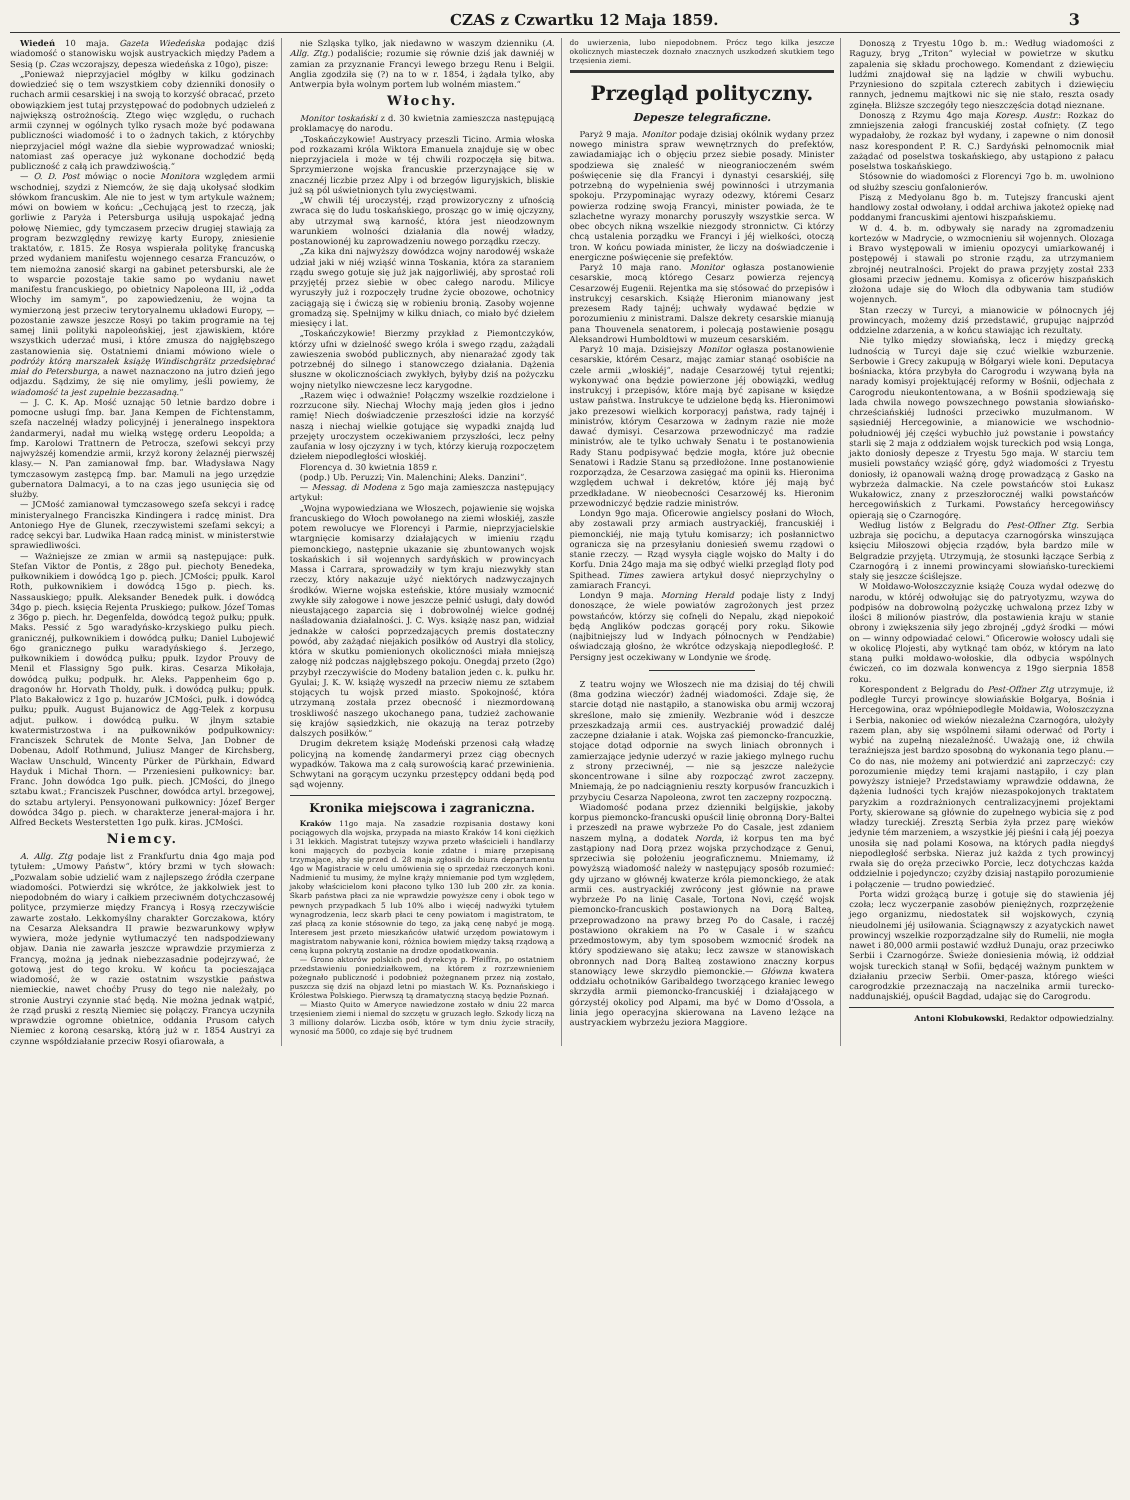CZAS z Czwartku 12 Maja 1859. 3
Wiedeń 10 maja. Gazeta Wiedeńska podając dziś wiadomość o stanowisku wojsk austryackich między Padem a Sesią (p. Czas wczorajszy, depesza wiedeńska z 10go), pisze:
„Ponieważ nieprzyjaciel mógłby w kilku godzinach dowiedzieć się o tem wszystkiem coby dzienniki donosiły o ruchach armii cesarskiej i na swoją to korzyść obracać, przeto obowiązkiem jest tutaj przystępować do podobnych udzieleń z największą ostrożnością. Ztego więc względu, o ruchach armii czynnej w ogólnych tylko rysach może być podawana publiczności wiadomość i to o żadnych takich, z którychby nieprzyjaciel mógł ważne dla siebie wyprowadzać wnioski; natomiast zaś operacye już wykonane dochodzić będą publiczność z całą ich prawdziwością.“
— O. D. Post mówiąc o nocie Monitora względem armii wschodniej, szydzi z Niemców, że się dają ukołysać słodkim słówkom francuskim. Ale nie to jest w tym artykule ważnem; mówi on bowiem w końcu: „Cechującą jest to rzeczą, jak gorliwie z Paryża i Petersburga usiłują uspokajać jedną połowę Niemiec, gdy tymczasem przeciw drugiej stawiają za program bezwzględny rewizyę karty Europy, zniesienie traktatów, r. 1815. Że Rosya wspierała politykę francuską przed wydaniem manifestu wojennego cesarza Francuzów, o tem niemożna zanosić skargi na gabinet petersburski, ale że to wsparcie pozostaje takie samo po wydaniu nawet manifestu francuskiego, po obietnicy Napoleona III, iż „odda Włochy im samym“, po zapowiedzeniu, że wojna ta wymierzoną jest przeciw terytoryalnemu układowi Europy, — pozostanie zawsze jeszcze Rosyi po takim programie na tej samej linii polityki napoleońskiej, jest zjawiskiem, które wszystkich uderzać musi, i które zmusza do najgłębszego zastanowienia się. Ostatniemi dniami mówiono wiele o podróży którą marszałek książę Windischgrätz przedsiębrać miał do Petersburga, a nawet naznaczono na jutro dzień jego odjazdu. Sądzimy, że się nie omylimy, jeśli powiemy, że wiadomość ta jest zupełnie bezzasadną.“
— J. C. K. Ap. Mość uznając 50 letnie bardzo dobre i pomocne usługi fmp. bar. Jana Kempen de Fichtenstamm, szefa naczelnéj władzy policyjnéj i jeneralnego inspektora żandarmeryi, nadał mu wielką wstęgę orderu Leopolda; a fmp. Karolowi Trattnern de Petrocza, szefowi sekcyi przy najwyższéj komendzie armii, krzyż korony żelaznéj pierwszéj klasy.— N. Pan zamianował fmp. bar. Władysława Nagy tymczasowym zastępcą fmp. bar. Mamuli na jego urzędzie gubernatora Dalmacyi, a to na czas jego usunięcia się od służby.
— JCMość zamianował tymczasowego szefa sekcyi i radcę ministeryalnego Franciszka Kindingera i radcę minist. Dra Antoniego Hye de Glunek, rzeczywistemi szefami sekcyi; a radcę sekcyi bar. Ludwika Haan radcą minist. w ministerstwie sprawiedliwości.
— Ważniejsze ze zmian w armii są następujące: pułk. Stefan Viktor de Pontis, z 28go puł. piechoty Benedeka, pułkownikiem i dowódcą 1go p. piech. JCMości; ppułk. Karol Roth, pułkownikiem i dowódcą 15go p. piech. ks. Nassauskiego; ppułk. Aleksander Benedek pułk. i dowódcą 34go p. piech. księcia Rejenta Pruskiego; pułkow. Józef Tomas z 36go p. piech. hr. Degenfelda, dowódcą tegoż pułku; ppułk. Maks. Pessić z 5go waradyńsko-krzyskiego pułku piech. granicznéj, pułkownikiem i dowódcą pułku; Daniel Lubojewić 6go granicznego pułku waradyńskiego ś. Jerzego, pułkownikiem i dowódcą pułku; ppułk. Izydor Prouvy de Menil et Flassigny 5go pułk. kiras. Cesarza Mikołaja, dowódcą pułku; podpułk. hr. Aleks. Pappenheim 6go p. dragonów hr. Horvath Tholdy, pułk. i dowódcą pułku; ppułk. Plato Bakałowicz z 1go p. huzarów JCMości, pułk. i dowódcą pułku; ppułk. August Bujanowicz de Agg-Telek z korpusu adjut. pułkow. i dowódcą pułku. W jlnym sztabie kwatermistrzostwa i na pułkowników podpułkownicy: Franciszek Schrutek de Monte Selva, Jan Dobner de Dobenau, Adolf Rothmund, Juliusz Manger de Kirchsberg, Wacław Unschuld, Wincenty Pürker de Pürkhain, Edward Hayduk i Michał Thorn. — Przeniesieni pułkownicy: bar. Franc. John dowódca 1go pułk. piech. JCMości, do jlnego sztabu kwat.; Franciszek Puschner, dowódca artyl. brzegowej, do sztabu artyleryi. Pensyonowani pułkownicy: Józef Berger dowódca 34go p. piech. w charakterze jenerał-majora i hr. Alfred Beckets Westerstetten 1go pułk. kiras. JCMości.
Niemcy.
A. Allg. Ztg podaje list z Frankfurtu dnia 4go maja pod tytułem: „Umowy Państw“, który brzmi w tych słowach: „Pozwalam sobie udzielić wam z najlepszego źródła czerpane wiadomości. Potwierdzi się wkrótce, że jakkolwiek jest to niepodobném do wiary i całkiem przeciwném dotychczasowéj polityce, przymierze między Francyą i Rosyą rzeczywiście zawarte zostało. Lekkomyślny charakter Gorczakowa, który na Cesarza Aleksandra II prawie bezwarunkowy wpływ wywiera, może jedynie wytłumaczyć ten nadspodziewany objaw. Dania nie zawarła jeszcze wprawdzie przymierza z Francyą, można ją jednak niebezzasadnie podejrzywać, że gotową jest do tego kroku. W końcu ta pocieszająca wiadomość, że w razie ostatnim wszystkie państwa niemieckie, nawet choćby Prusy do tego nie należały, po stronie Austryi czynnie stać będą. Nie można jednak wątpić, że rząd pruski z resztą Niemiec się połączy. Francya uczyniła wprawdzie ogromne obietnice, oddania Prusom całych Niemiec z koroną cesarską, którą już w r. 1854 Austryi za czynne współdziałanie przeciw Rosyi ofiarowała, a
nie Szląska tylko, jak niedawno w waszym dzienniku (A. Allg. Ztg.) podaliście; rozumie się równie dziś jak dawniéj w zamian za przyznanie Francyi lewego brzegu Renu i Belgii. Anglia zgodziła się (?) na to w r. 1854, i żądała tylko, aby Antwerpia była wolnym portem lub wolném miastem.“
Włochy.
Monitor toskański z d. 30 kwietnia zamieszcza następującą proklamacyę do narodu.
„Toskańczykowie! Austryacy przeszli Ticino. Armia włoska pod rozkazami króla Wiktora Emanuela znajduje się w obec nieprzyjaciela i może w téj chwili rozpoczęła się bitwa. Sprzymierzone wojska francuskie przerzynające się w znacznéj liczbie przez Alpy i od brzegów liguryjskich, bliskie już są pól uświetnionych tylu zwycięstwami.
„W chwili téj uroczystéj, rząd prowizoryczny z ufnością zwraca się do ludu toskańskiego, prosząc go w imię ojczyzny, aby utrzymał swą karność, która jest nieodzownym warunkiem wolności działania dla nowéj władzy, postanowionéj ku zaprowadzeniu nowego porządku rzeczy.
„Za kika dni najwyższy dowódzca wojny narodowéj wskaże udział jaki w niéj wziąść winna Toskania, która za staraniem rządu swego gotuje się już jak najgorliwiéj, aby sprostać roli przyjętéj przez siebie w obec całego narodu. Milicye wyruszyły już i rozpoczęły trudne życie obozowe, ochotnicy zaciągają się i ćwiczą się w robieniu bronią. Zasoby wojenne gromadzą się. Spełnijmy w kilku dniach, co miało być dziełem miesięcy i lat.
„Toskańczykowie! Bierzmy przykład z Piemontczyków, którzy ufni w dzielność swego króla i swego rządu, zażądali zawieszenia swobód publicznych, aby nienarażać zgody tak potrzebnéj do silnego i stanowczego działania. Dążenia słuszne w okolicznościach zwykłych, byłyby dziś na pożyczku wojny nietylko niewczesne lecz karygodne.
„Razem więc i odważnie! Połączmy wszelkie rozdzielone i rozrzucone siły. Niechaj Włochy mają jeden głos i jedno ramię! Niech doświadczenie przeszłości idzie na korzyść naszą i niechaj wielkie gotujące się wypadki znajdą lud przejęty uroczystem oczekiwaniem przyszłości, lecz pełny zaufania w losy ojczyzny i w tych, którzy kierują rozpoczętem dziełem niepodległości włoskiéj.
Florencya d. 30 kwietnia 1859 r.
(podp.) Ub. Peruzzi; Vin. Malenchini; Aleks. Danzini“.
— Messag. di Modena z 5go maja zamieszcza następujący artykuł:
„Wojna wypowiedziana we Włoszech, pojawienie się wojska francuskiego do Włoch powołanego na ziemi włoskiéj, zaszłe potem rewolucye we Florencyi i Parmie, nieprzyjacielskie wtargnięcie komisarzy działających w imieniu rządu piemonckiego, następnie ukazanie się zbuntowanych wojsk toskańskich i sił wojennych sardyńskich w prowincyach Massa i Carrara, sprowadziły w tym kraju niezwykły stan rzeczy, który nakazuje użyć niektórych nadzwyczajnych środków. Wierne wojska esteńskie, które musiały wzmocnić zwykłe siły załogowe i nowe jeszcze pełnić usługi, dały dowód nieustającego zaparcia się i dobrowolnéj wielce godnéj naśladowania działalności. J. C. Wys. książę nasz pan, widział jednakże w całości poprzedzających premis dostateczny powód, aby zażądać niejakich posiłków od Austryi dla stolicy, która w skutku pomienionych okoliczności miała mniejszą załogę niż podczas najgłębszego pokoju. Onegdaj przeto (2go) przybył rzeczywiście do Modeny batalion jeden c. k. pułku hr. Gyulai; J. K. W. książę wyszedł na przeciw niemu ze sztabem stojących tu wojsk przed miasto. Spokojność, która utrzymaną została przez obecność i niezmordowaną troskliwość naszego ukochanego pana, tudzież zachowanie się krajów sąsiedzkich, nie okazują na teraz potrzeby dalszych posiłków.“
Drugim dekretem książę Modeński przenosi całą władzę policyjną na komendę żandarmeryi przez ciąg obecnych wypadków. Takowa ma z całą surowością karać przewinienia. Schwytani na gorącym uczynku przestępcy oddani będą pod sąd wojenny.
Kronika miejscowa i zagraniczna.
Kraków 11go maja. Na zasadzie rozpisania dostawy koni pociągowych dla wojska, przypada na miasto Kraków 14 koni ciężkich i 31 lekkich. Magistrat tutejszy wzywa przeto właścicieli i handlarzy koni mających do pozbycia konie zdatne i miarę przepisaną trzymające, aby się przed d. 28 maja zgłosili do biura departamentu 4go w Magistracie w celu umówienia się o sprzedaż rzeczonych koni. Nadmienić tu musimy, że mylne krąży mniemanie pod tym względem, jakoby właścicielom koni płacono tylko 130 lub 200 złr. za konia. Skarb państwa płaci za nie wprawdzie powyższe ceny i obok tego w pewnych przypadkach 5 lub 10% albo i więcéj nadwyżki tytułem wynagrodzenia, lecz skarb płaci te ceny powiatom i magistratom, te zaś płacą za konie stósownie do tego, za jaką cenę nabyć je mogą. Interesem jest przeto mieszkańców ułatwić urzędom powiatowym i magistratom nabywanie koni, różnica bowiem między taksą rządową a ceną kupna pokrytą zostanie na drodze opodatkowania.
— Grono aktorów polskich pod dyrekcyą p. Pfeiffra, po ostatniem przedstawieniu poniedziałkowem, na którem z rozrzewnieniem pożegnało publiczność i podobnież pożegnanem przez nią zostało, puszcza się dziś na objazd letni po miastach W. Ks. Poznańskiego i Królestwa Polskiego. Pierwszą tą dramatyczną stacyą będzie Poznań.
— Miasto Quito w Ameryce nawiedzone zostało w dniu 22 marca trzęsieniem ziemi i niemal do szczętu w gruzach legło. Szkody liczą na 3 milliony dolarów. Liczba osób, które w tym dniu życie straciły, wynosić ma 5000, co zdaje się być trudnem
do uwierzenia, lubo niepodobnem. Prócz tego kilka jeszcze okolicznych miasteczek doznało znacznych uszkodzeń skutkiem tego trzęsienia ziemi.
Przegląd polityczny.
Depesze telegraficzne.
Paryż 9 maja. Monitor podaje dzisiaj okólnik wydany przez nowego ministra spraw wewnętrznych do prefektów, zawiadamiając ich o objęciu przez siebie posady. Minister spodziewa się znaleść w nieogranioczeném swém poświęcenie się dla Francyi i dynastyi cesarskiéj, siłę potrzebną do wypełnienia swéj powinności i utrzymania spokoju. Przypominając wyrazy odezwy, któremi Cesarz powierza rodzinę swoją Francyi, minister powiada, że te szlachetne wyrazy monarchy poruszyły wszystkie serca. W obec obcych nikną wszelkie niezgody stronnictw. Ci którzy chcą ustalenia porządku we Francyi i jéj wielkości, otoczą tron. W końcu powiada minister, że liczy na doświadczenie i energiczne poświęcenie się prefektów.
Paryż 10 maja rano. Monitor ogłasza postanowienie cesarskie, mocą którego Cesarz powierza rejencyą Cesarzowéj Eugenii. Rejentka ma się stósować do przepisów i instrukcyj cesarskich. Książę Hieronim mianowany jest prezesem Rady tajnéj; uchwały wydawać będzie w porozumieniu z ministrami. Dalsze dekrety cesarskie mianują pana Thouvenela senatorem, i polecają postawienie posągu Aleksandrowi Humboldtowi w muzeum cesarskiém.
Paryż 10 maja. Dzisiejszy Monitor ogłasza postanowienie cesarskie, którém Cesarz, mając zamiar stanąć osobiście na czele armii „włoskiéj“, nadaje Cesarzowéj tytuł rejentki; wykonywać ona będzie powierzone jéj obowiązki, według instrukcyj i przepisów, które mają być zapisane w księdze ustaw państwa. Instrukcye te udzielone będą ks. Hieronimowi jako prezesowi wielkich korporacyj państwa, rady tajnéj i ministrów, którym Cesarzowa w żadnym razie nie może dawać dymisyi. Cesarzowa przewodniczyć ma radzie ministrów, ale te tylko uchwały Senatu i te postanowienia Rady Stanu podpisywać będzie mogła, które już obecnie Senatowi i Radzie Stanu są przedłożone. Inne postanowienie rozporządza, że Cesarzowa zasięgać ma opinii ks. Hieronima względem uchwał i dekretów, które jéj mają być przedkładane. W nieobecności Cesarzowéj ks. Hieronim przewodniczyć będzie radzie ministrów.
Londyn 9go maja. Oficerowie angielscy posłani do Włoch, aby zostawali przy armiach austryackiéj, francuskiéj i piemonckiéj, nie mają tytułu komisarzy; ich posłannictwo ogranicza się na przesyłaniu doniesień swemu rządowi o stanie rzeczy. — Rząd wysyła ciągle wojsko do Malty i do Korfu. Dnia 24go maja ma się odbyć wielki przegląd floty pod Spithead. Times zawiera artykuł dosyć nieprzychylny o zamiarach Francyi.
Londyn 9 maja. Morning Herald podaje listy z Indyj donoszące, że wiele powiatów zagrożonych jest przez powstańców, którzy się cofnęli do Nepalu, zkąd niepokoić będą Anglików podczas gorącéj pory roku. Sikowie (najbitniejszy lud w Indyach północnych w Pendżabie) oświadczają głośno, że wkrótce odzyskają niepodległość. P. Persigny jest oczekiwany w Londynie we środę.
Z teatru wojny we Włoszech nie ma dzisiaj do téj chwili (8ma godzina wieczór) żadnéj wiadomości. Zdaje się, że starcie dotąd nie nastąpiło, a stanowiska obu armij wczoraj skreślone, mało się zmieniły. Wezbranie wód i deszcze przeszkadzają armii ces. austryackiéj prowadzić daléj zaczepne działanie i atak. Wojska zaś piemoncko-francuzkie, stojące dotąd odpornie na swych liniach obronnych i zamierzające jedynie uderzyć w razie jakiego mylnego ruchu z strony przeciwnéj, — nie są jeszcze należycie skoncentrowane i silne aby rozpocząć zwrot zaczepny. Mniemają, że po nadciągnieniu reszty korpusów francuzkich i przybyciu Cesarza Napoleona, zwrot ten zaczepny rozpoczną.
Wiadomość podana przez dzienniki belgijskie, jakoby korpus piemoncko-francuski opuścił linię obronną Dory-Baltei i przeszedł na prawe wybrzeże Po do Casale, jest zdaniem naszem mylną, a dodatek Norda, iż korpus ten ma być zastąpiony nad Dorą przez wojska przychodzące z Genui, sprzeciwia się położeniu jeograficznemu. Mniemamy, iż powyższą wiadomość należy w następujący sposób rozumieć: gdy ujrzano w głównéj kwaterze króla piemonckiego, że atak armii ces. austryackiéj zwrócony jest głównie na prawe wybrzeże Po na linię Casale, Tortona Novi, część wojsk piemoncko-francuskich postawionych na Dorą Balteą, przeprowadzono na prawy brzeg Po do Casale, i raczéj postawiono okrakiem na Po w Casale i w szańcu przedmostowym, aby tym sposobem wzmocnić środek na który spodziewano się ataku; lecz zawsze w stanowiskach obronnych nad Dorą Balteą zostawiono znaczny korpus stanowiący lewe skrzydło piemonckie.— Główna kwatera oddziału ochotników Garibaldego tworzącego kraniec lewego skrzydła armii piemoncko-francuskiéj i działającego w górzystéj okolicy pod Alpami, ma być w Domo d'Ossola, a linia jego operacyjna skierowana na Laveno leżące na austryackiem wybrzeżu jeziora Maggiore.
Donoszą z Tryestu 10go b. m.: Według wiadomości z Raguzy, bryg „Triton“ wyleciał w powietrze w skutku zapalenia się składu prochowego. Komendant z dziewięciu ludźmi znajdował się na lądzie w chwili wybuchu. Przyniesiono do szpitala czterech zabitych i dziewięciu rannych, jednemu majtkowi nic się nie stało, reszta osady zginęła. Bliższe szczegóły tego nieszczęścia dotąd nieznane.
Donoszą z Rzymu 4go maja Koresp. Austr.: Rozkaz do zmniejszenia załogi francuskiéj został cofnięty. (Z tego wypadałoby, że rozkaz był wydany, i zapewne o nim donosił nasz korespondent P. R. C.) Sardyński pełnomocnik miał zażądać od poselstwa toskańskiego, aby ustąpiono z pałacu poselstwa toskańskiego.
Stósownie do wiadomości z Florencyi 7go b. m. uwolniono od służby szesciu gonfalonierów.
Piszą z Medyolanu 8go b. m. Tutejszy francuski ajent handlowy został odwołany, i oddał archiwa jakoteż opiekę nad poddanymi francuskimi ajentowi hiszpańskiemu.
W d. 4. b. m. odbywały się narady na zgromadzeniu kortezów w Madrycie, o wzmocnieniu sił wojennych. Olozaga i Bravo występowali w imieniu opozycyi umiarkowanéj i postępowéj i stawali po stronie rządu, za utrzymaniem zbrojnéj neutralności. Projekt do prawa przyjęty został 233 głosami przeciw jednemu. Komisya z oficerów hiszpańskich złożona udaje się do Włoch dla odbywania tam studiów wojennych.
Stan rzeczy w Turcyi, a mianowicie w północnych jéj prowincyach, możemy dziś przedstawić, grupując najprzód oddzielne zdarzenia, a w końcu stawiając ich rezultaty.
Nie tylko między słowiańską, lecz i między grecką ludnością w Turcyi daje się czuć wielkie wzburzenie. Serbowie i Grecy zakupują w Bółgaryi wiele koni. Deputacya bośniacka, która przybyła do Carogrodu i wzywaną była na narady komisyi projektującéj reformy w Bośnii, odjechała z Carogrodu nieukontentowana, a w Bośnii spodziewają się lada chwila nowego powszechnego powstania słowiańsko-chrześciańskiéj ludności przeciwko muzułmanom. W sąsiedniéj Hercegowinie, a mianowicie we wschodnio-południowéj jéj części wybuchło już powstanie i powstańcy starli się 2 maja z oddziałem wojsk tureckich pod wsią Longa, jakto doniosły depesze z Tryestu 5go maja. W starciu tem musieli powstańcy wziąść górę, gdyż wiadomości z Tryestu doniosły, iż opanowali ważną drogę prowadzącą z Gasko na wybrzeża dalmackie. Na czele powstańców stoi Łukasz Wukałowicz, znany z przeszłorocznéj walki powstańców hercegowińskich z Turkami. Powstańcy hercegowińscy opierają się o Czarnogórę.
Według listów z Belgradu do Pest-Offner Ztg. Serbia uzbraja się pocichu, a deputacya czarnogórska winszująca księciu Miłoszowi objęcia rządów, była bardzo mile w Belgradzie przyjętą. Utrzymują, że stosunki łączące Serbią z Czarnogórą i z innemi prowincyami słowiańsko-tureckiemi stały się jeszcze ściślejsze.
W Mołdawo-Wołoszczyznie książę Couza wydał odezwę do narodu, w któréj odwołując się do patryotyzmu, wzywa do podpisów na dobrowolną pożyczkę uchwaloną przez Izby w ilości 8 milionów piastrów, dla postawienia kraju w stanie obrony i zwiększenia siły jego zbrojnéj „gdyż środki — mówi on — winny odpowiadać celowi.“ Oficerowie wołoscy udali się w okolicę Plojesti, aby wytknąć tam obóz, w którym na lato staną pułki mołdawo-wołoskie, dla odbycia wspólnych ćwiczeń, co im dozwala konwencya z 19go sierpnia 1858 roku.
Korespondent z Belgradu do Pest-Offner Ztg utrzymuje, iż podległe Turcyi prowincye słowiańskie Bołgarya, Bośnia i Hercegowina, oraz wpółniepodległe Mołdawia, Wołoszczyzna i Serbia, nakoniec od wieków niezależna Czarnogóra, ułożyły razem plan, aby się wspólnemi siłami oderwać od Porty i wybić na zupełną niezależność. Uważają one, iż chwila teraźniejsza jest bardzo sposobną do wykonania tego planu.— Co do nas, nie możemy ani potwierdzić ani zaprzeczyć: czy porozumienie między temi krajami nastąpiło, i czy plan powyższy istnieje? Przedstawiamy wprawdzie oddawna, że dążenia ludności tych krajów niezaspokojonych traktatem paryzkim a rozdrażnionych centralizacyjnemi projektami Porty, skierowane są głównie do zupełnego wybicia się z pod władzy tureckiéj. Zresztą Serbia żyła przez parę wieków jedynie tém marzeniem, a wszystkie jéj pieśni i całą jéj poezya unosiła się nad polami Kosowa, na których padła niegdyś niepodległość serbska. Nieraz już każda z tych prowincyj rwała się do oręża przeciwko Porcie, lecz dotychczas każda oddzielnie i pojedynczo; czyżby dzisiaj nastąpiło porozumienie i połączenie — trudno powiedzieć.
Porta widzi grożącą burzę i gotuje się do stawienia jéj czoła; lecz wyczerpanie zasobów pieniężnych, rozprzężenie jego organizmu, niedostatek sił wojskowych, czynią nieudolnemi jéj usiłowania. Ściągnąwszy z azyatyckich nawet prowincyj wszelkie rozporządzalne siły do Rumelii, nie mogła nawet i 80,000 armii postawić wzdłuż Dunaju, oraz przeciwko Serbii i Czarnogórze. Świeże doniesienia mówią, iż oddział wojsk tureckich stanął w Sofii, będącéj ważnym punktem w działaniu przeciw Serbii. Omer-pasza, którego wieści carogrodzkie przeznaczają na naczelnika armii turecko-naddunajskiéj, opuścił Bagdad, udając się do Carogrodu.
Antoni Klobukowski, Redaktor odpowiedzialny.